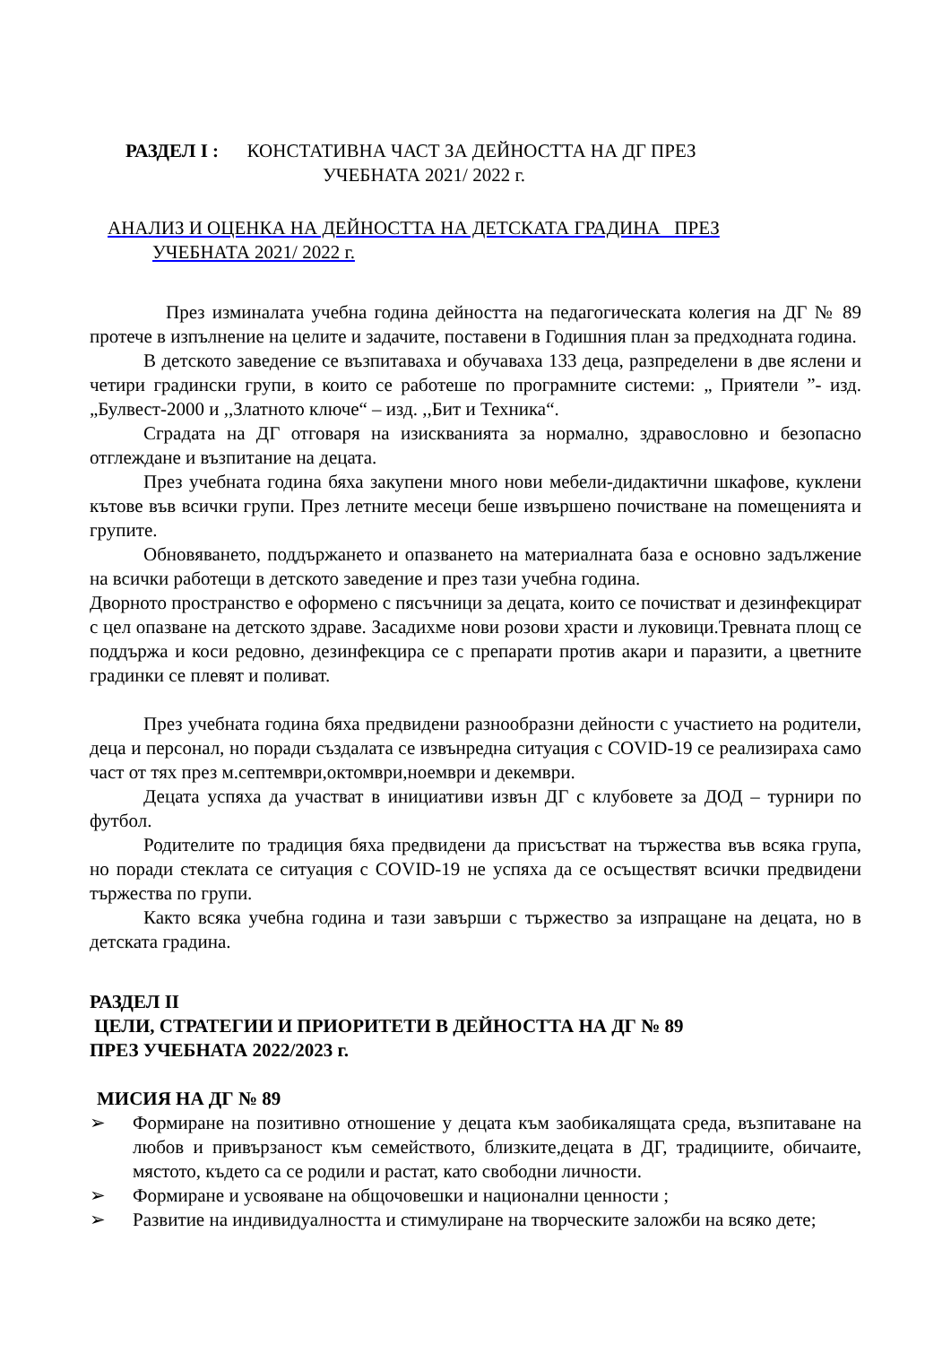РАЗДЕЛ I : КОНСТАТИВНА ЧАСТ ЗА ДЕЙНОСТТА НА ДГ ПРЕЗ
УЧЕБНАТА 2021/ 2022 г.
АНАЛИЗ И ОЦЕНКА НА ДЕЙНОСТТА НА ДЕТСКАТА ГРАДИНА ПРЕЗ
УЧЕБНАТА 2021/ 2022 г.
През изминалата учебна година дейността на педагогическата колегия на ДГ № 89 протече в изпълнение на целите и задачите, поставени в Годишния план за предходната година.
В детското заведение се възпитаваха и обучаваха 133 деца, разпределени в две яслени и четири градински групи, в които се работеше по програмните системи: „ Приятели ”- изд. „Булвест-2000 и ,,Златното ключе“ – изд. ,,Бит и Техника“.
Сградата на ДГ отговаря на изискванията за нормално, здравословно и безопасно отглеждане и възпитание на децата.
През учебната година бяха закупени много нови мебели-дидактични шкафове, куклени кътове във всички групи. През летните месеци беше извършено почистване на помещенията и групите.
Обновяването, поддържането и опазването на материалната база е основно задължение на всички работещи в детското заведение и през тази учебна година.
Дворното пространство е оформено с пясъчници за децата, които се почистват и дезинфекцират с цел опазване на детското здраве. Засадихме нови розови храсти и луковици.Тревната площ се поддържа и коси редовно, дезинфекцира се с препарати против акари и паразити, а цветните градинки се плевят и поливат.
През учебната година бяха предвидени разнообразни дейности с участието на родители, деца и персонал, но поради създалата се извънредна ситуация с COVID-19 се реализираха само част от тях през м.септември,октомври,ноември и декември.
Децата успяха да участват в инициативи извън ДГ с клубовете за ДОД – турнири по футбол.
Родителите по традиция бяха предвидени да присъстват на тържества във всяка група, но поради стеклата се ситуация с COVID-19 не успяха да се осъществят всички предвидени тържества по групи.
Както всяка учебна година и тази завърши с тържество за изпращане на децата, но в детската градина.
РАЗДЕЛ II
ЦЕЛИ, СТРАТЕГИИ И ПРИОРИТЕТИ В ДЕЙНОСТТА НА ДГ № 89
ПРЕЗ УЧЕБНАТА 2022/2023 г.
МИСИЯ НА ДГ № 89
➢ Формиране на позитивно отношение у децата към заобикалящата среда, възпитаване на любов и привързаност към семейството, близките,децата в ДГ, традициите, обичаите, мястото, където са се родили и растат, като свободни личности.
➢ Формиране и усвояване на общочовешки и национални ценности ;
➢ Развитие на индивидуалността и стимулиране на творческите заложби на всяко дете;